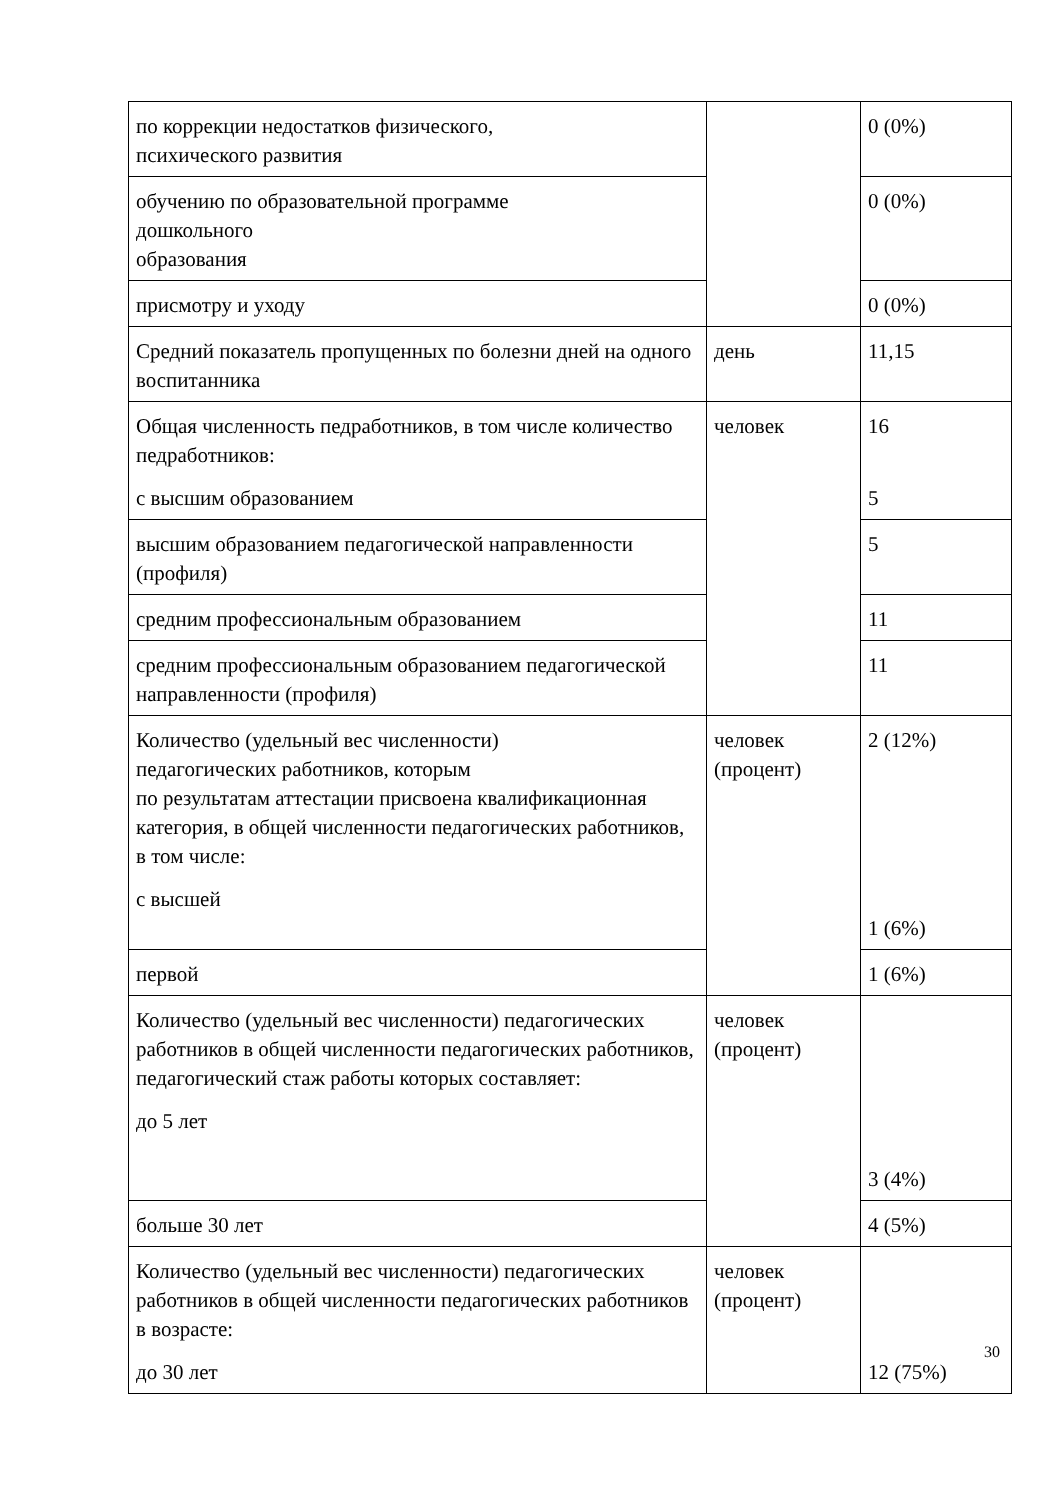| по коррекции недостатков физического, психического развития | | 0 (0%) |
| обучению по образовательной программе дошкольного образования | | 0 (0%) |
| присмотру и уходу | | 0 (0%) |
| Средний показатель пропущенных по болезни дней на одного воспитанника | день | 11,15 |
| Общая численность педработников, в том числе количество педработников: с высшим образованием | человек | 16 5 |
| высшим образованием педагогической направленности (профиля) | | 5 |
| средним профессиональным образованием | | 11 |
| средним профессиональным образованием педагогической направленности (профиля) | | 11 |
| Количество (удельный вес численности) педагогических работников, которым по результатам аттестации присвоена квалификационная категория, в общей численности педагогических работников, в том числе: с высшей | человек (процент) | 2 (12%) 1 (6%) |
| первой | | 1 (6%) |
| Количество (удельный вес численности) педагогических работников в общей численности педагогических работников, педагогический стаж работы которых составляет: до 5 лет | человек (процент) | 3 (4%) |
| больше 30 лет | | 4 (5%) |
| Количество (удельный вес численности) педагогических работников в общей численности педагогических работников в возрасте: до 30 лет | человек (процент) | 12 (75%) |
30